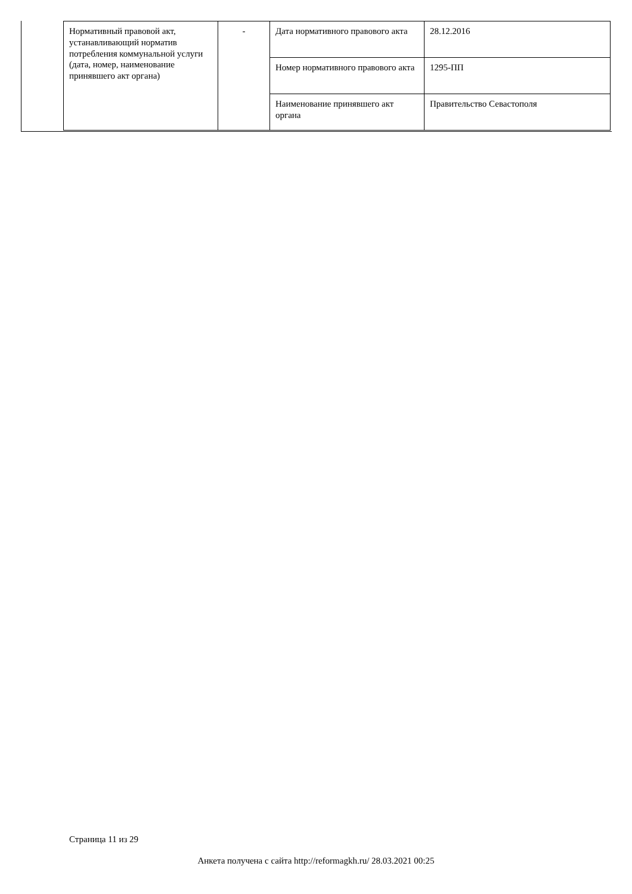| Нормативный правовой акт, устанавливающий норматив потребления коммунальной услуги (дата, номер, наименование принявшего акт органа) | - | Дата нормативного правового акта | 28.12.2016 |
| | | Номер нормативного правового акта | 1295-ПП |
| | | Наименование принявшего акт органа | Правительство Севастополя |
Страница 11 из 29
Анкета получена с сайта http://reformagkh.ru/ 28.03.2021 00:25